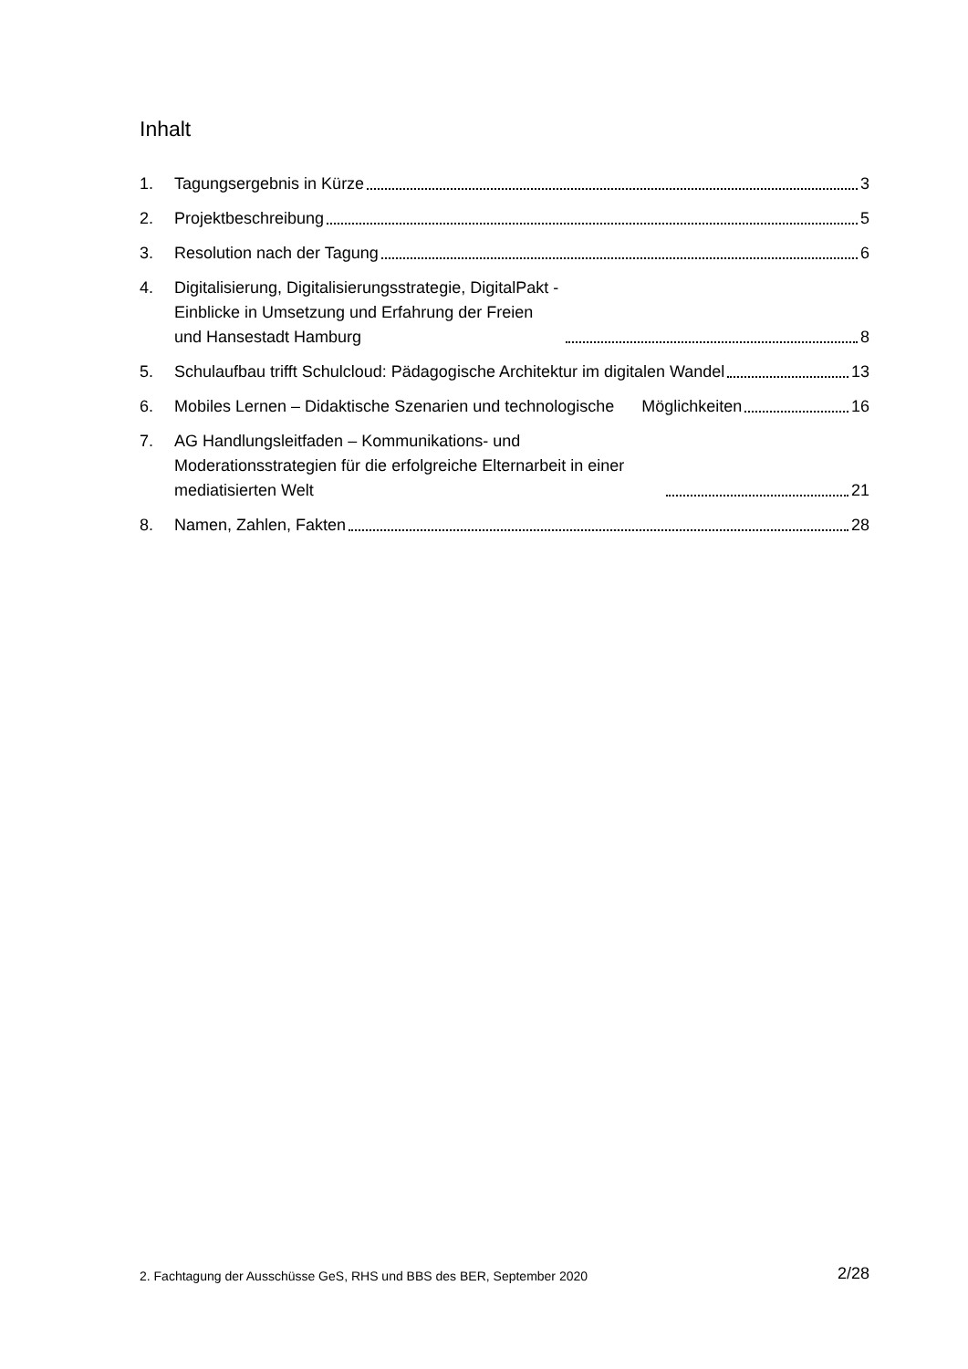Inhalt
1. Tagungsergebnis in Kürze 3
2. Projektbeschreibung 5
3. Resolution nach der Tagung 6
4. Digitalisierung, Digitalisierungsstrategie, DigitalPakt - Einblicke in Umsetzung und Erfahrung der Freien und Hansestadt Hamburg 8
5. Schulaufbau trifft Schulcloud: Pädagogische Architektur im digitalen Wandel 13
6. Mobiles Lernen – Didaktische Szenarien und technologische Möglichkeiten 16
7. AG Handlungsleitfaden – Kommunikations- und Moderationsstrategien für die erfolgreiche Elternarbeit in einer mediatisierten Welt 21
8. Namen, Zahlen, Fakten 28
2. Fachtagung der Ausschüsse GeS, RHS und BBS des BER, September 2020 2/28